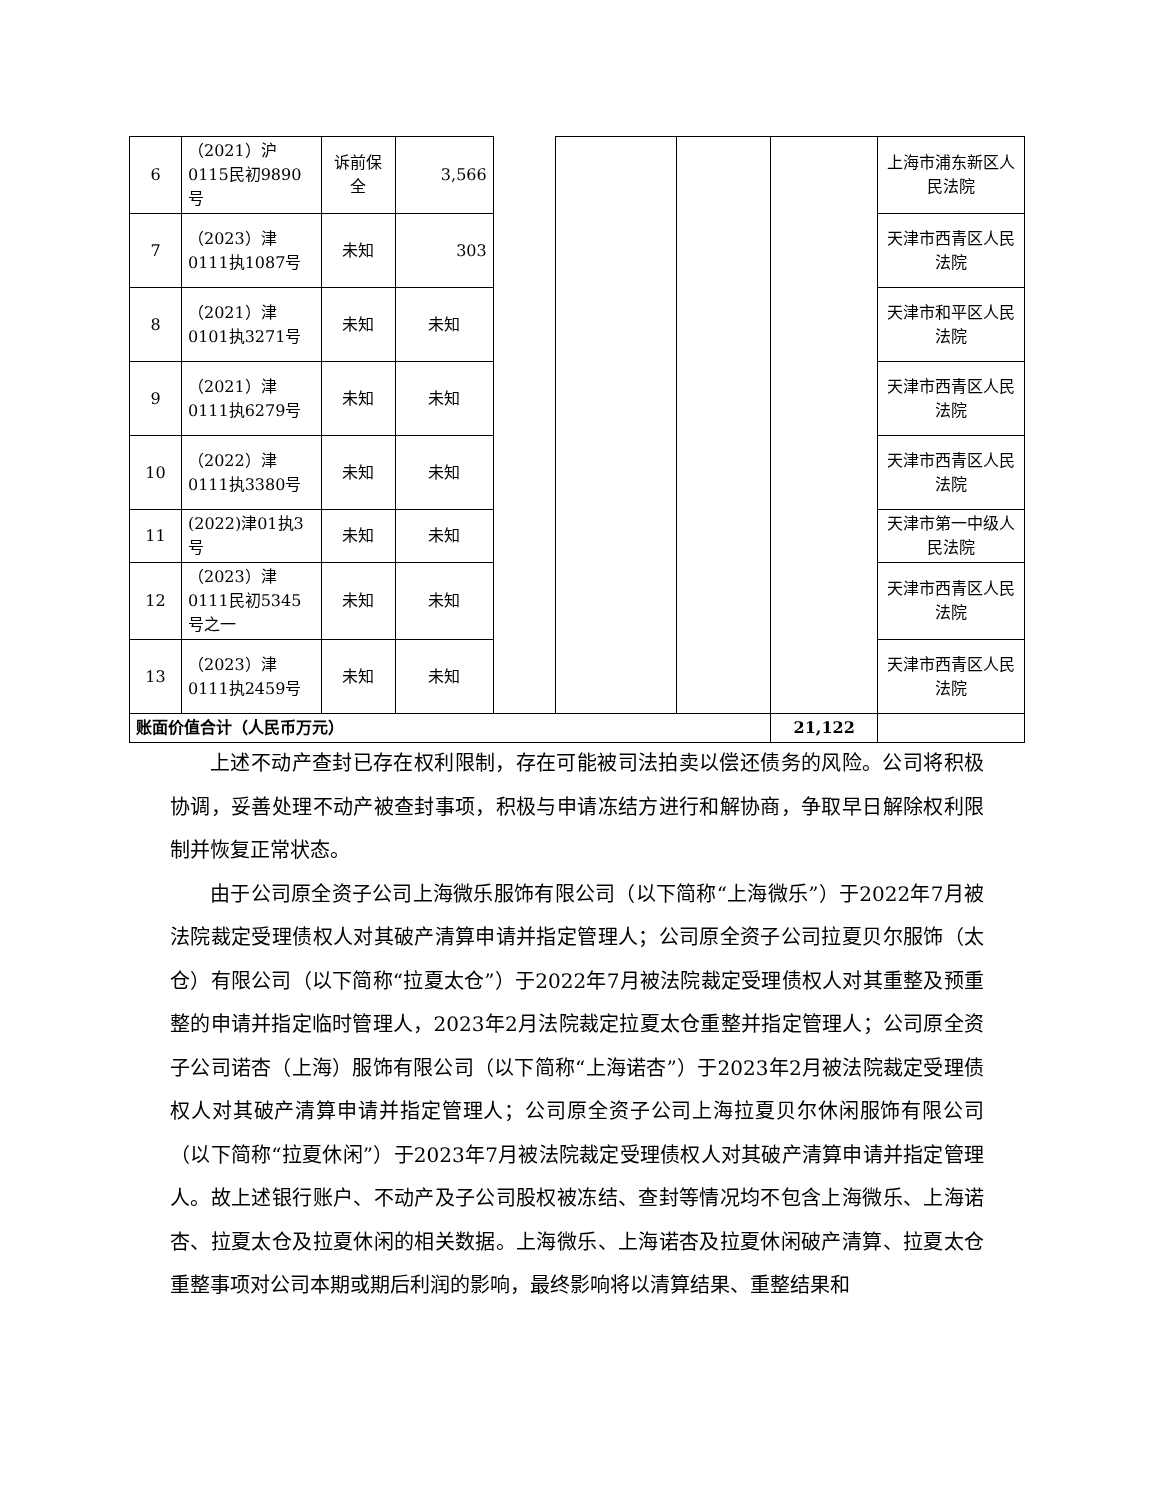| 6 | （2021）沪0115民初9890号 | 诉前保全 | 3,566 | | | | | 上海市浦东新区人民法院 |
| 7 | （2023）津0111执1087号 | 未知 | 303 | | | | | 天津市西青区人民法院 |
| 8 | （2021）津0101执3271号 | 未知 | 未知 | | | | | 天津市和平区人民法院 |
| 9 | （2021）津0111执6279号 | 未知 | 未知 | | | | | 天津市西青区人民法院 |
| 10 | （2022）津0111执3380号 | 未知 | 未知 | | | | | 天津市西青区人民法院 |
| 11 | (2022)津01执3号 | 未知 | 未知 | | | | | 天津市第一中级人民法院 |
| 12 | （2023）津0111民初5345号之一 | 未知 | 未知 | | | | | 天津市西青区人民法院 |
| 13 | （2023）津0111执2459号 | 未知 | 未知 | | | | | 天津市西青区人民法院 |
| 账面价值合计（人民币万元） | | | | | | | 21,122 | |
上述不动产查封已存在权利限制，存在可能被司法拍卖以偿还债务的风险。公司将积极协调，妥善处理不动产被查封事项，积极与申请冻结方进行和解协商，争取早日解除权利限制并恢复正常状态。
由于公司原全资子公司上海微乐服饰有限公司（以下简称“上海微乐”）于2022年7月被法院裁定受理债权人对其破产清算申请并指定管理人；公司原全资子公司拉夏贝尔服饰（太仓）有限公司（以下简称“拉夏太仓”）于2022年7月被法院裁定受理债权人对其重整及预重整的申请并指定临时管理人，2023年2月法院裁定拉夏太仓重整并指定管理人；公司原全资子公司诺杏（上海）服饰有限公司（以下简称“上海诺杏”）于2023年2月被法院裁定受理债权人对其破产清算申请并指定管理人；公司原全资子公司上海拉夏贝尔休闲服饰有限公司（以下简称“拉夏休闲”）于2023年7月被法院裁定受理债权人对其破产清算申请并指定管理人。故上述银行账户、不动产及子公司股权被冻结、查封等情况均不包含上海微乐、上海诺杏、拉夏太仓及拉夏休闲的相关数据。上海微乐、上海诺杏及拉夏休闲破产清算、拉夏太仓重整事项对公司本期或期后利润的影响，最终影响将以清算结果、重整结果和